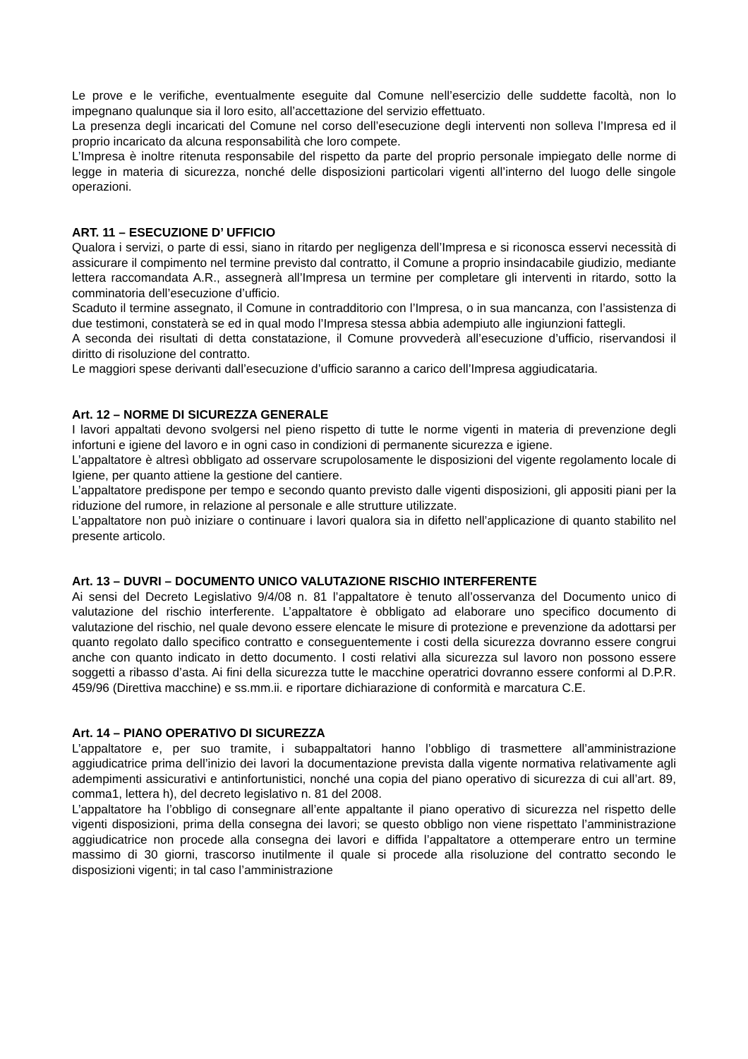Le prove e le verifiche, eventualmente eseguite dal Comune nell’esercizio delle suddette facoltà, non lo impegnano qualunque sia il loro esito, all’accettazione del servizio effettuato.
La presenza degli incaricati del Comune nel corso dell’esecuzione degli interventi non solleva l’Impresa ed il proprio incaricato da alcuna responsabilità che loro compete.
L’Impresa è inoltre ritenuta responsabile del rispetto da parte del proprio personale impiegato delle norme di legge in materia di sicurezza, nonché delle disposizioni particolari vigenti all’interno del luogo delle singole operazioni.
ART. 11 – ESECUZIONE D’ UFFICIO
Qualora i servizi, o parte di essi, siano in ritardo per negligenza dell’Impresa e si riconosca esservi necessità di assicurare il compimento nel termine previsto dal contratto, il Comune a proprio insindacabile giudizio, mediante lettera raccomandata A.R., assegnerà all’Impresa un termine per completare gli interventi in ritardo, sotto la comminatoria dell’esecuzione d’ufficio.
Scaduto il termine assegnato, il Comune in contradditorio con l’Impresa, o in sua mancanza, con l’assistenza di due testimoni, constaterà se ed in qual modo l’Impresa stessa abbia adempiuto alle ingiunzioni fattegli.
A seconda dei risultati di detta constatazione, il Comune provvederà all’esecuzione d’ufficio, riservandosi il diritto di risoluzione del contratto.
Le maggiori spese derivanti dall’esecuzione d’ufficio saranno a carico dell’Impresa aggiudicataria.
Art. 12 – NORME DI SICUREZZA GENERALE
I lavori appaltati devono svolgersi nel pieno rispetto di tutte le norme vigenti in materia di prevenzione degli infortuni e igiene del lavoro e in ogni caso in condizioni di permanente sicurezza e igiene.
L’appaltatore è altresì obbligato ad osservare scrupolosamente le disposizioni del vigente regolamento locale di Igiene, per quanto attiene la gestione del cantiere.
L’appaltatore predispone per tempo e secondo quanto previsto dalle vigenti disposizioni, gli appositi piani per la riduzione del rumore, in relazione al personale e alle strutture utilizzate.
L’appaltatore non può iniziare o continuare i lavori qualora sia in difetto nell’applicazione di quanto stabilito nel presente articolo.
Art. 13 – DUVRI – DOCUMENTO UNICO VALUTAZIONE RISCHIO INTERFERENTE
Ai sensi del Decreto Legislativo 9/4/08 n. 81 l’appaltatore è tenuto all’osservanza del Documento unico di valutazione del rischio interferente. L’appaltatore è obbligato ad elaborare uno specifico documento di valutazione del rischio, nel quale devono essere elencate le misure di protezione e prevenzione da adottarsi per quanto regolato dallo specifico contratto e conseguentemente i costi della sicurezza dovranno essere congrui anche con quanto indicato in detto documento. I costi relativi alla sicurezza sul lavoro non possono essere soggetti a ribasso d’asta. Ai fini della sicurezza tutte le macchine operatrici dovranno essere conformi al D.P.R. 459/96 (Direttiva macchine) e ss.mm.ii. e riportare dichiarazione di conformità e marcatura C.E.
Art. 14 – PIANO OPERATIVO DI SICUREZZA
L’appaltatore e, per suo tramite, i subappaltatori hanno l’obbligo di trasmettere all’amministrazione aggiudicatrice prima dell’inizio dei lavori la documentazione prevista dalla vigente normativa relativamente agli adempimenti assicurativi e antinfortunistici, nonché una copia del piano operativo di sicurezza di cui all’art. 89, comma1, lettera h), del decreto legislativo n. 81 del 2008.
L’appaltatore ha l’obbligo di consegnare all’ente appaltante il piano operativo di sicurezza nel rispetto delle vigenti disposizioni, prima della consegna dei lavori; se questo obbligo non viene rispettato l’amministrazione aggiudicatrice non procede alla consegna dei lavori e diffida l’appaltatore a ottemperare entro un termine massimo di 30 giorni, trascorso inutilmente il quale si procede alla risoluzione del contratto secondo le disposizioni vigenti; in tal caso l’amministrazione